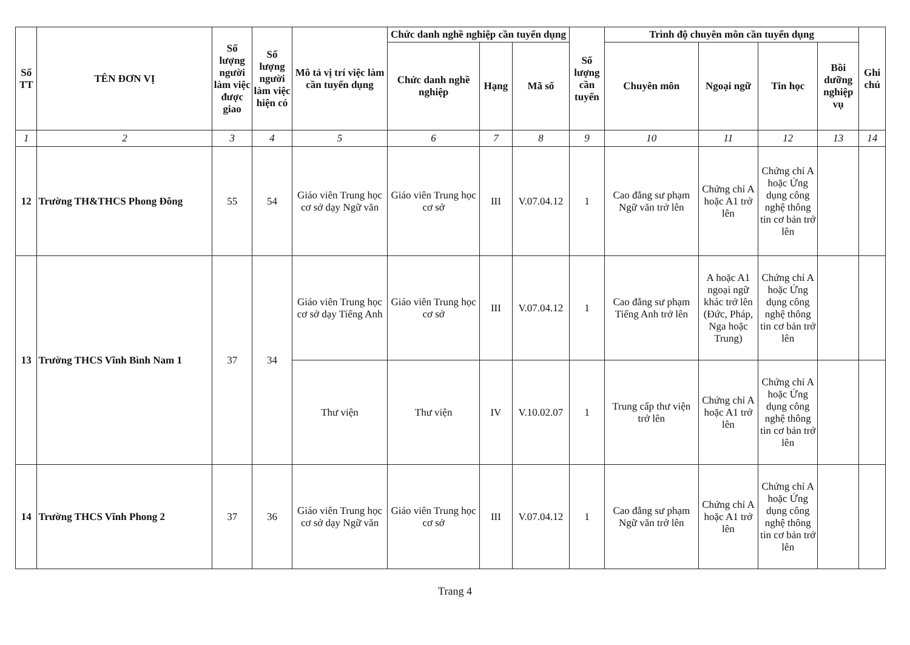| Số TT | TÊN ĐƠN VỊ | Số lượng người làm việc được giao | Số lượng người làm việc hiện có | Mô tả vị trí việc làm cần tuyển dụng | Chức danh nghề nghiệp cần tuyển dụng | | | Số lượng cần tuyển | Trình độ chuyên môn cần tuyển dụng | | | | Ghi chú |
| --- | --- | --- | --- | --- | --- | --- | --- | --- | --- | --- | --- | --- | --- |
| | | | | | Chức danh nghề nghiệp | Hạng | Mã số | | Chuyên môn | Ngoại ngữ | Tin học | Bồi dưỡng nghiệp vụ | |
| 1 | 2 | 3 | 4 | 5 | 6 | 7 | 8 | 9 | 10 | 11 | 12 | 13 | 14 |
| 12 | Trường TH&THCS Phong Đông | 55 | 54 | Giáo viên Trung học cơ sở dạy Ngữ văn | Giáo viên Trung học cơ sở | III | V.07.04.12 | 1 | Cao đẳng sư phạm Ngữ văn trở lên | Chứng chỉ A hoặc A1 trở lên | Chứng chỉ A hoặc Ứng dụng công nghệ thông tin cơ bản trở lên | | |
| 13 | Trường THCS Vĩnh Bình Nam 1 | 37 | 34 | Giáo viên Trung học cơ sở dạy Tiếng Anh | Giáo viên Trung học cơ sở | III | V.07.04.12 | 1 | Cao đẳng sư phạm Tiếng Anh trở lên | A hoặc A1 ngoại ngữ khác trở lên (Đức, Pháp, Nga hoặc Trung) | Chứng chỉ A hoặc Ứng dụng công nghệ thông tin cơ bản trở lên | | |
| | | | | Thư viện | Thư viện | IV | V.10.02.07 | 1 | Trung cấp thư viện trở lên | Chứng chỉ A hoặc A1 trở lên | Chứng chỉ A hoặc Ứng dụng công nghệ thông tin cơ bản trở lên | | |
| 14 | Trường THCS Vĩnh Phong 2 | 37 | 36 | Giáo viên Trung học cơ sở dạy Ngữ văn | Giáo viên Trung học cơ sở | III | V.07.04.12 | 1 | Cao đẳng sư phạm Ngữ văn trở lên | Chứng chỉ A hoặc A1 trở lên | Chứng chỉ A hoặc Ứng dụng công nghệ thông tin cơ bản trở lên | | |
Trang 4